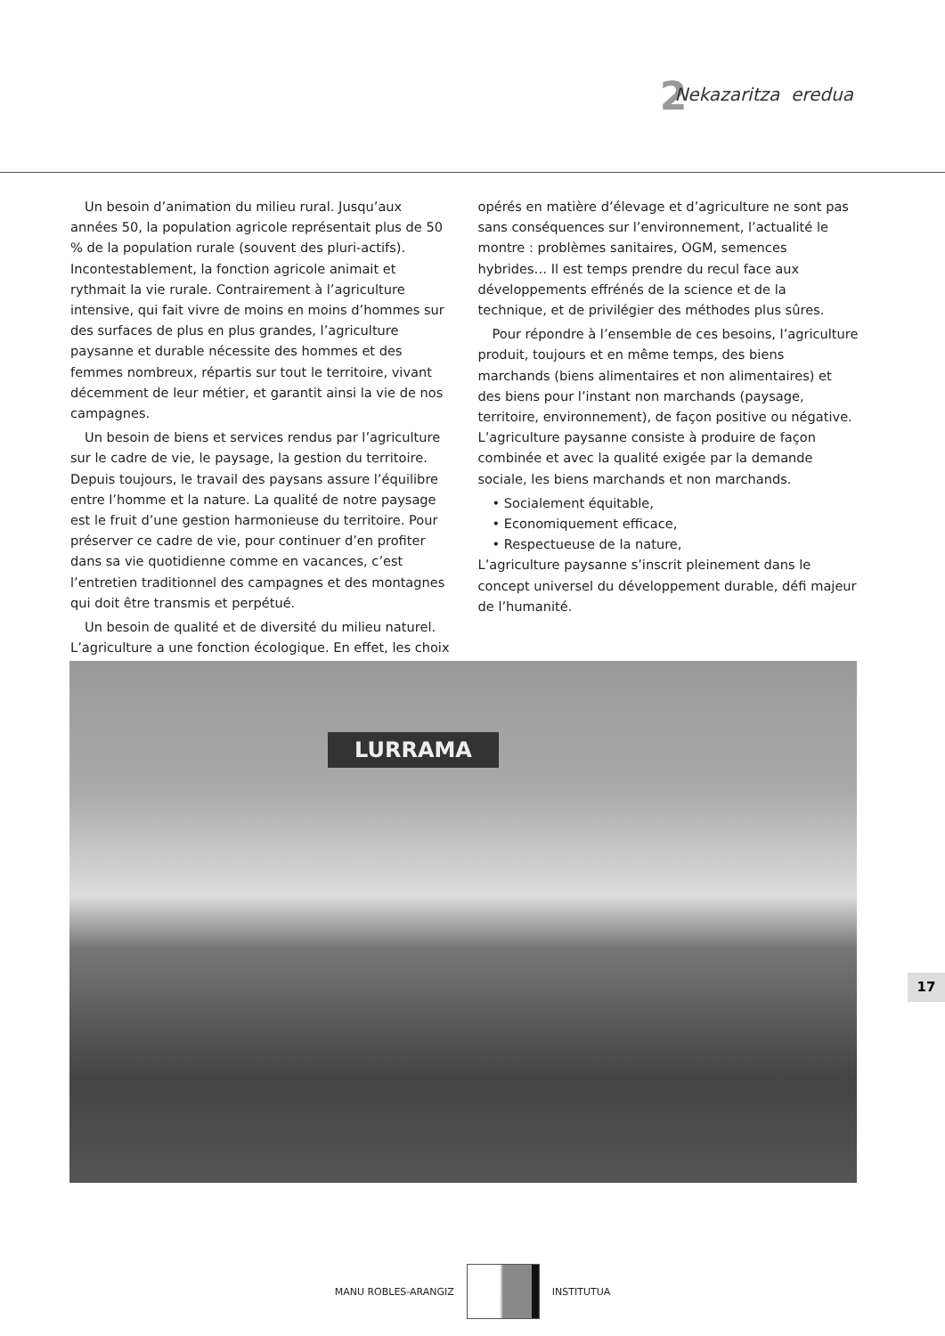2 Nekazaritza eredua
Un besoin d’animation du milieu rural. Jusqu’aux années 50, la population agricole représentait plus de 50 % de la population rurale (souvent des pluri-actifs). Incontestablement, la fonction agricole animait et rythmait la vie rurale. Contrairement à l’agriculture intensive, qui fait vivre de moins en moins d’hommes sur des surfaces de plus en plus grandes, l’agriculture paysanne et durable nécessite des hommes et des femmes nombreux, répartis sur tout le territoire, vivant décemment de leur métier, et garantit ainsi la vie de nos campagnes.
Un besoin de biens et services rendus par l’agriculture sur le cadre de vie, le paysage, la gestion du territoire. Depuis toujours, le travail des paysans assure l’équilibre entre l’homme et la nature. La qualité de notre paysage est le fruit d’une gestion harmonieuse du territoire. Pour préserver ce cadre de vie, pour continuer d’en profiter dans sa vie quotidienne comme en vacances, c’est l’entretien traditionnel des campagnes et des montagnes qui doit être transmis et perpétué.
Un besoin de qualité et de diversité du milieu naturel. L’agriculture a une fonction écologique. En effet, les choix
opérés en matière d’élevage et d’agriculture ne sont pas sans conséquences sur l’environnement, l’actualité le montre : problèmes sanitaires, OGM, semences hybrides… Il est temps prendre du recul face aux développements effrénés de la science et de la technique, et de privilégier des méthodes plus sûres.
Pour répondre à l’ensemble de ces besoins, l’agriculture produit, toujours et en même temps, des biens marchands (biens alimentaires et non alimentaires) et des biens pour l’instant non marchands (paysage, territoire, environnement), de façon positive ou négative. L’agriculture paysanne consiste à produire de façon combinée et avec la qualité exigée par la demande sociale, les biens marchands et non marchands.
• Socialement équitable,
• Economiquement efficace,
• Respectueuse de la nature,
L’agriculture paysanne s’inscrit pleinement dans le concept universel du développement durable, défi majeur de l’humanité.
LURRAMA
17
MANU ROBLES-ARANGIZ INSTITUTUA